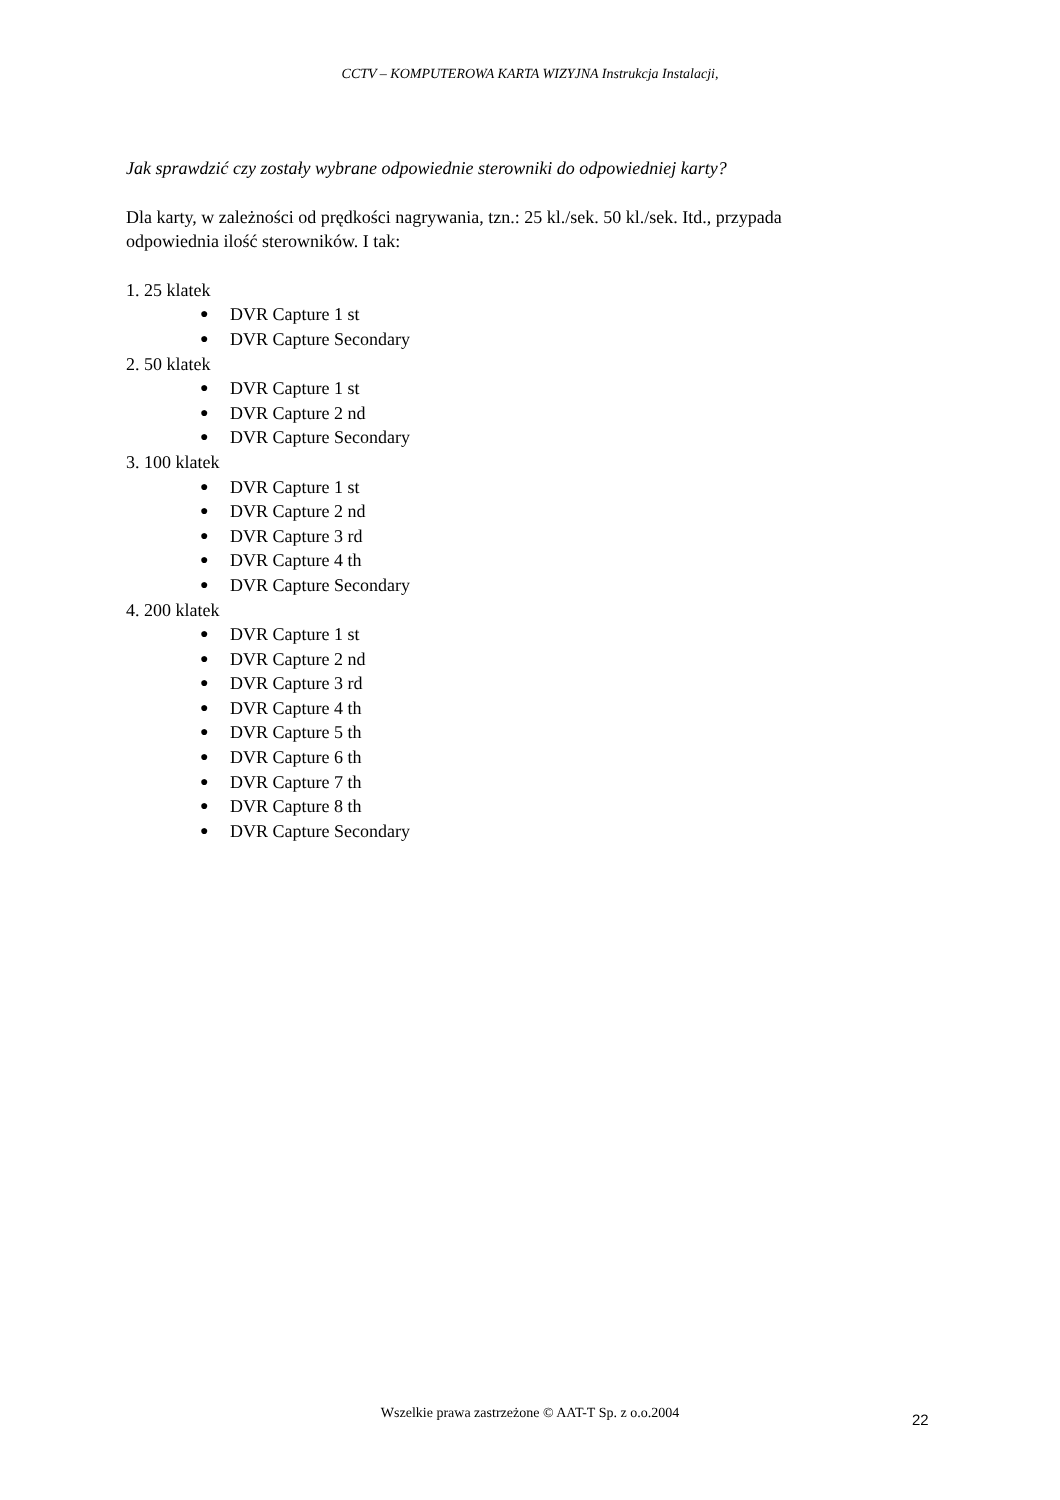CCTV – KOMPUTEROWA KARTA WIZYJNA Instrukcja Instalacji,
Jak sprawdzić czy zostały wybrane odpowiednie sterowniki do odpowiedniej karty?
Dla karty, w zależności od prędkości nagrywania, tzn.: 25 kl./sek. 50 kl./sek. Itd., przypada
odpowiednia ilość sterowników. I tak:
1. 25 klatek
● DVR Capture 1 st
● DVR Capture Secondary
2. 50 klatek
● DVR Capture 1 st
● DVR Capture 2 nd
● DVR Capture Secondary
3. 100 klatek
● DVR Capture 1 st
● DVR Capture 2 nd
● DVR Capture 3 rd
● DVR Capture 4 th
● DVR Capture Secondary
4. 200 klatek
● DVR Capture 1 st
● DVR Capture 2 nd
● DVR Capture 3 rd
● DVR Capture 4 th
● DVR Capture 5 th
● DVR Capture 6 th
● DVR Capture 7 th
● DVR Capture 8 th
● DVR Capture Secondary
Wszelkie prawa zastrzeżone © AAT-T Sp. z o.o.2004
22